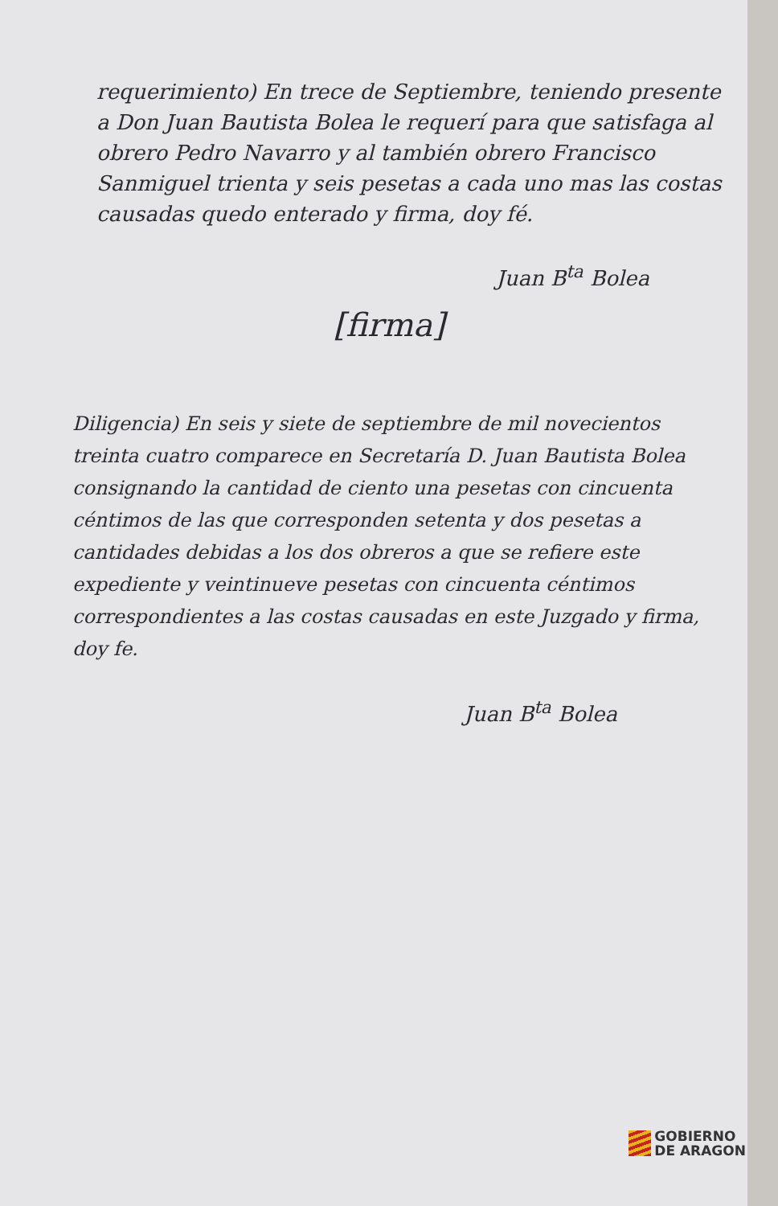requerimiento) En trece de Septiembre, teniendo presente a Don Juan Bautista Bolea le requerí para que satisfaga al obrero Pedro Navarro y al también obrero Francisco Sanmiguel trienta y seis pesetas a cada uno mas las costas causadas quedo enterado y firma, doy fé.
Juan B<sup>ta</sup> Bolea
[firma]
Diligencia) En seis y siete de septiembre de mil novecientos treinta cuatro comparece en Secretaría D. Juan Bautista Bolea consignando la cantidad de ciento una pesetas con cincuenta céntimos de las que corresponden setenta y dos pesetas a cantidades debidas a los dos obreros a que se refiere este expediente y veintinueve pesetas con cincuenta céntimos correspondientes a las costas causadas en este Juzgado y firma, doy fe.
Juan B<sup>ta</sup> Bolea
GOBIERNO
DE ARAGON